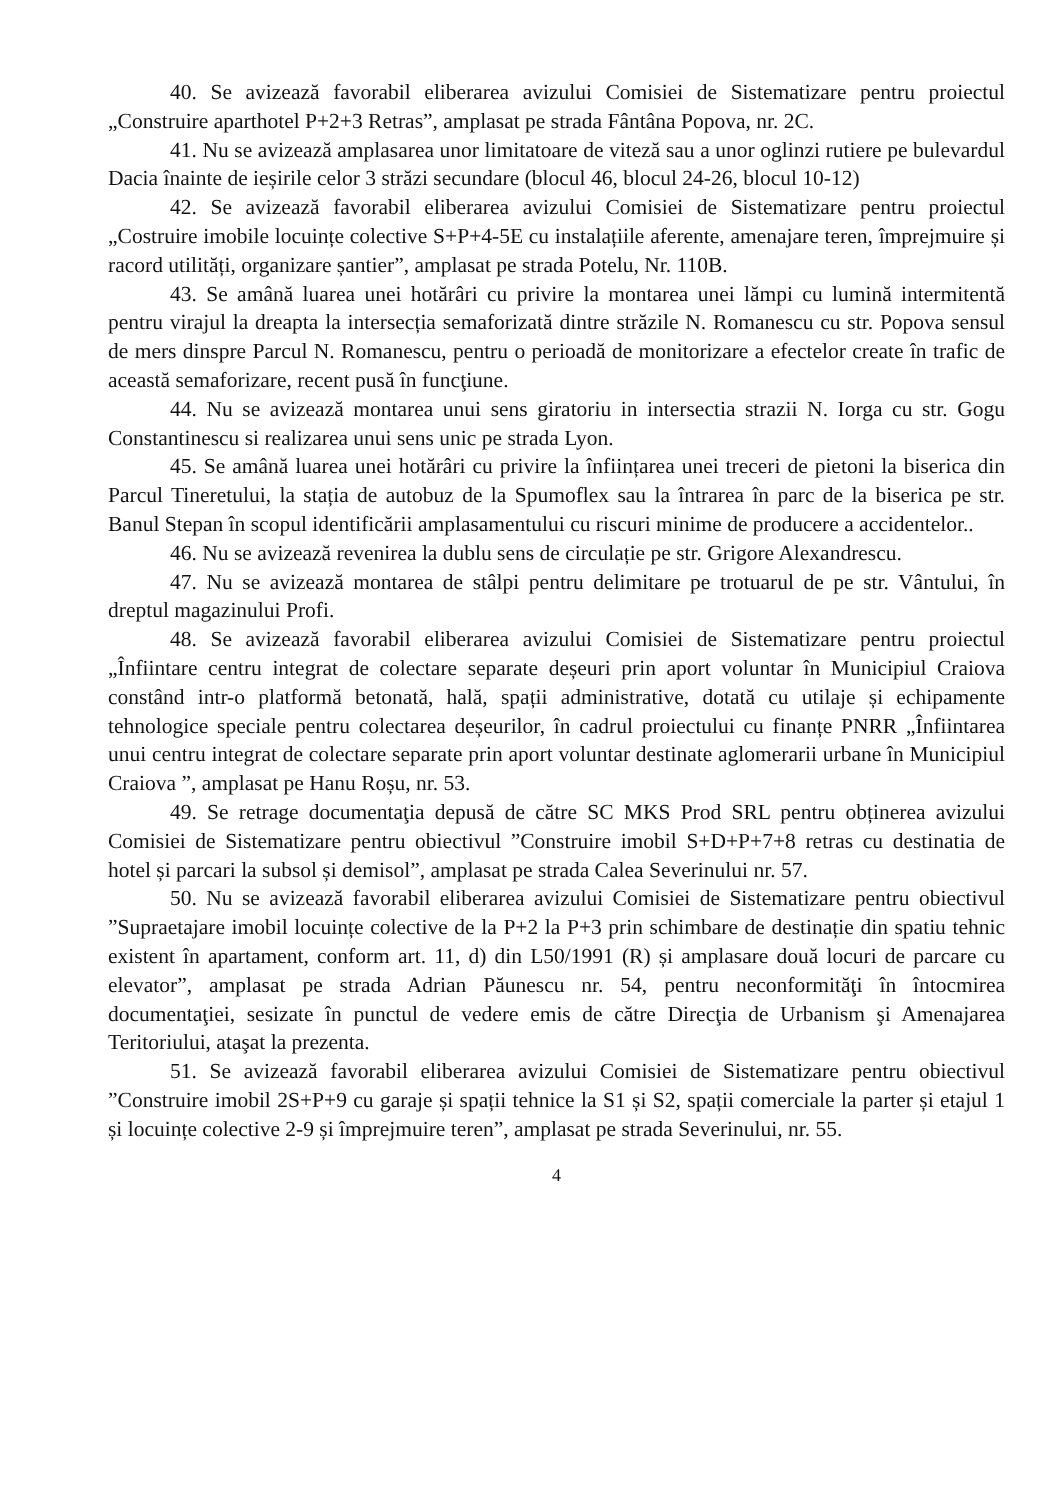40. Se avizează favorabil eliberarea avizului Comisiei de Sistematizare pentru proiectul „Construire aparthotel P+2+3 Retras”, amplasat pe strada Fântâna Popova, nr. 2C.
41. Nu se avizează amplasarea unor limitatoare de viteză sau a unor oglinzi rutiere pe bulevardul Dacia înainte de ieșirile celor 3 străzi secundare (blocul 46, blocul 24-26, blocul 10-12)
42. Se avizează favorabil eliberarea avizului Comisiei de Sistematizare pentru proiectul „Costruire imobile locuințe colective S+P+4-5E cu instalațiile aferente, amenajare teren, împrejmuire și racord utilități, organizare șantier”, amplasat pe strada Potelu, Nr. 110B.
43. Se amână luarea unei hotărâri cu privire la montarea unei lămpi cu lumină intermitentă pentru virajul la dreapta la intersecția semaforizată dintre străzile N. Romanescu cu str. Popova sensul de mers dinspre Parcul N. Romanescu, pentru o perioadă de monitorizare a efectelor create în trafic de această semaforizare, recent pusă în funcţiune.
44. Nu se avizează montarea unui sens giratoriu in intersectia strazii N. Iorga cu str. Gogu Constantinescu si realizarea unui sens unic pe strada Lyon.
45. Se amână luarea unei hotărâri cu privire la înființarea unei treceri de pietoni la biserica din Parcul Tineretului, la stația de autobuz de la Spumoflex sau la întrarea în parc de la biserica pe str. Banul Stepan în scopul identificării amplasamentului cu riscuri minime de producere a accidentelor..
46. Nu se avizează revenirea la dublu sens de circulație pe str. Grigore Alexandrescu.
47. Nu se avizează montarea de stâlpi pentru delimitare pe trotuarul de pe str. Vântului, în dreptul magazinului Profi.
48. Se avizează favorabil eliberarea avizului Comisiei de Sistematizare pentru proiectul „Înfiintare centru integrat de colectare separate deșeuri prin aport voluntar în Municipiul Craiova constând intr-o platformă betonată, hală, spații administrative, dotată cu utilaje și echipamente tehnologice speciale pentru colectarea deșeurilor, în cadrul proiectului cu finanțe PNRR „Înfiintarea unui centru integrat de colectare separate prin aport voluntar destinate aglomerarii urbane în Municipiul Craiova ”, amplasat pe Hanu Roșu, nr. 53.
49. Se retrage documentaţia depusă de către SC MKS Prod SRL pentru obținerea avizului Comisiei de Sistematizare pentru obiectivul ”Construire imobil S+D+P+7+8 retras cu destinatia de hotel și parcari la subsol și demisol”, amplasat pe strada Calea Severinului nr. 57.
50. Nu se avizează favorabil eliberarea avizului Comisiei de Sistematizare pentru obiectivul ”Supraetajare imobil locuințe colective de la P+2 la P+3 prin schimbare de destinație din spatiu tehnic existent în apartament, conform art. 11, d) din L50/1991 (R) și amplasare două locuri de parcare cu elevator”, amplasat pe strada Adrian Păunescu nr. 54, pentru neconformităţi în întocmirea documentaţiei, sesizate în punctul de vedere emis de către Direcţia de Urbanism şi Amenajarea Teritoriului, ataşat la prezenta.
51. Se avizează favorabil eliberarea avizului Comisiei de Sistematizare pentru obiectivul ”Construire imobil 2S+P+9 cu garaje și spații tehnice la S1 și S2, spații comerciale la parter și etajul 1 și locuințe colective 2-9 și împrejmuire teren”, amplasat pe strada Severinului, nr. 55.
4